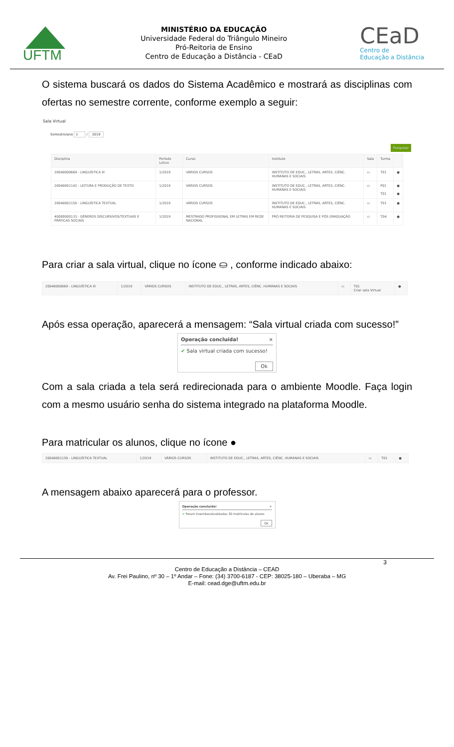UFTM
MINISTÉRIO DA EDUCAÇÃO
Universidade Federal do Triângulo Mineiro
Pró-Reitoria de Ensino
Centro de Educação a Distância - CEaD
CEaD
Centro de
Educação a Distância
O sistema buscará os dados do Sistema Acadêmico e mostrará as disciplinas com ofertas no semestre corrente, conforme exemplo a seguir:
Sala Virtual
Semestre/ano 1 / 2019
Pesquisar
| Disciplina | Período Letivo | Curso | Instituto | Sala | Turma | |
| --- | --- | --- | --- | --- | --- | --- |
| 20040000669 - LINGUÍSTICA III | 1/2019 | VÁRIOS CURSOS | INSTITUTO DE EDUC., LETRAS, ARTES, CIÊNC. HUMANAS E SOCIAIS | ⛀ | T01 | ● |
| 20040001142 - LEITURA E PRODUÇÃO DE TEXTO | 1/2019 | VÁRIOS CURSOS | INSTITUTO DE EDUC., LETRAS, ARTES, CIÊNC. HUMANAS E SOCIAIS | ⛀ | P01 T01 | ● ● |
| 20040001150 - LINGUÍSTICA TEXTUAL | 1/2019 | VÁRIOS CURSOS | INSTITUTO DE EDUC., LETRAS, ARTES, CIÊNC. HUMANAS E SOCIAIS | ⛀ | T01 | ● |
| 40080000133 - GÊNEROS DISCURSIVOS/TEXTUAIS E PRÁTICAS SOCIAIS | 1/2019 | MESTRADO PROFISSIONAL EM LETRAS EM REDE NACIONAL | PRÓ REITORIA DE PESQUISA E PÓS GRADUAÇÃO | ⛀ | T04 | ● |
Para criar a sala virtual, clique no ícone ⛀ , conforme indicado abaixo:
| 20040000669 - LINGUÍSTICA III | 1/2019 | VÁRIOS CURSOS | INSTITUTO DE EDUC., LETRAS, ARTES, CIÊNC. HUMANAS E SOCIAIS | ⛀ | T01 Criar sala Virtual | ● |
Após essa operação, aparecerá a mensagem: “Sala virtual criada com sucesso!”
Operação concluída! ×
✔ Sala virtual criada com sucesso!
Ok
Com a sala criada a tela será redirecionada para o ambiente Moodle. Faça login com a mesmo usuário senha do sistema integrado na plataforma Moodle.
Para matricular os alunos, clique no ícone ●
| 20040001150 - LINGUÍSTICA TEXTUAL | 1/2019 | VÁRIOS CURSOS | INSTITUTO DE EDUC., LETRAS, ARTES, CIÊNC. HUMANAS E SOCIAIS | ⛀ | T01 | ● |
A mensagem abaixo aparecerá para o professor.
Operação concluída! ×
✔ Foram inseridas/atualizadas 30 matrículas de alunos
Ok
3
Centro de Educação a Distância – CEAD
Av. Frei Paulino, nº 30 – 1º Andar – Fone: (34) 3700-6187 - CEP: 38025-180 – Uberaba – MG
E-mail: cead.dge@uftm.edu.br